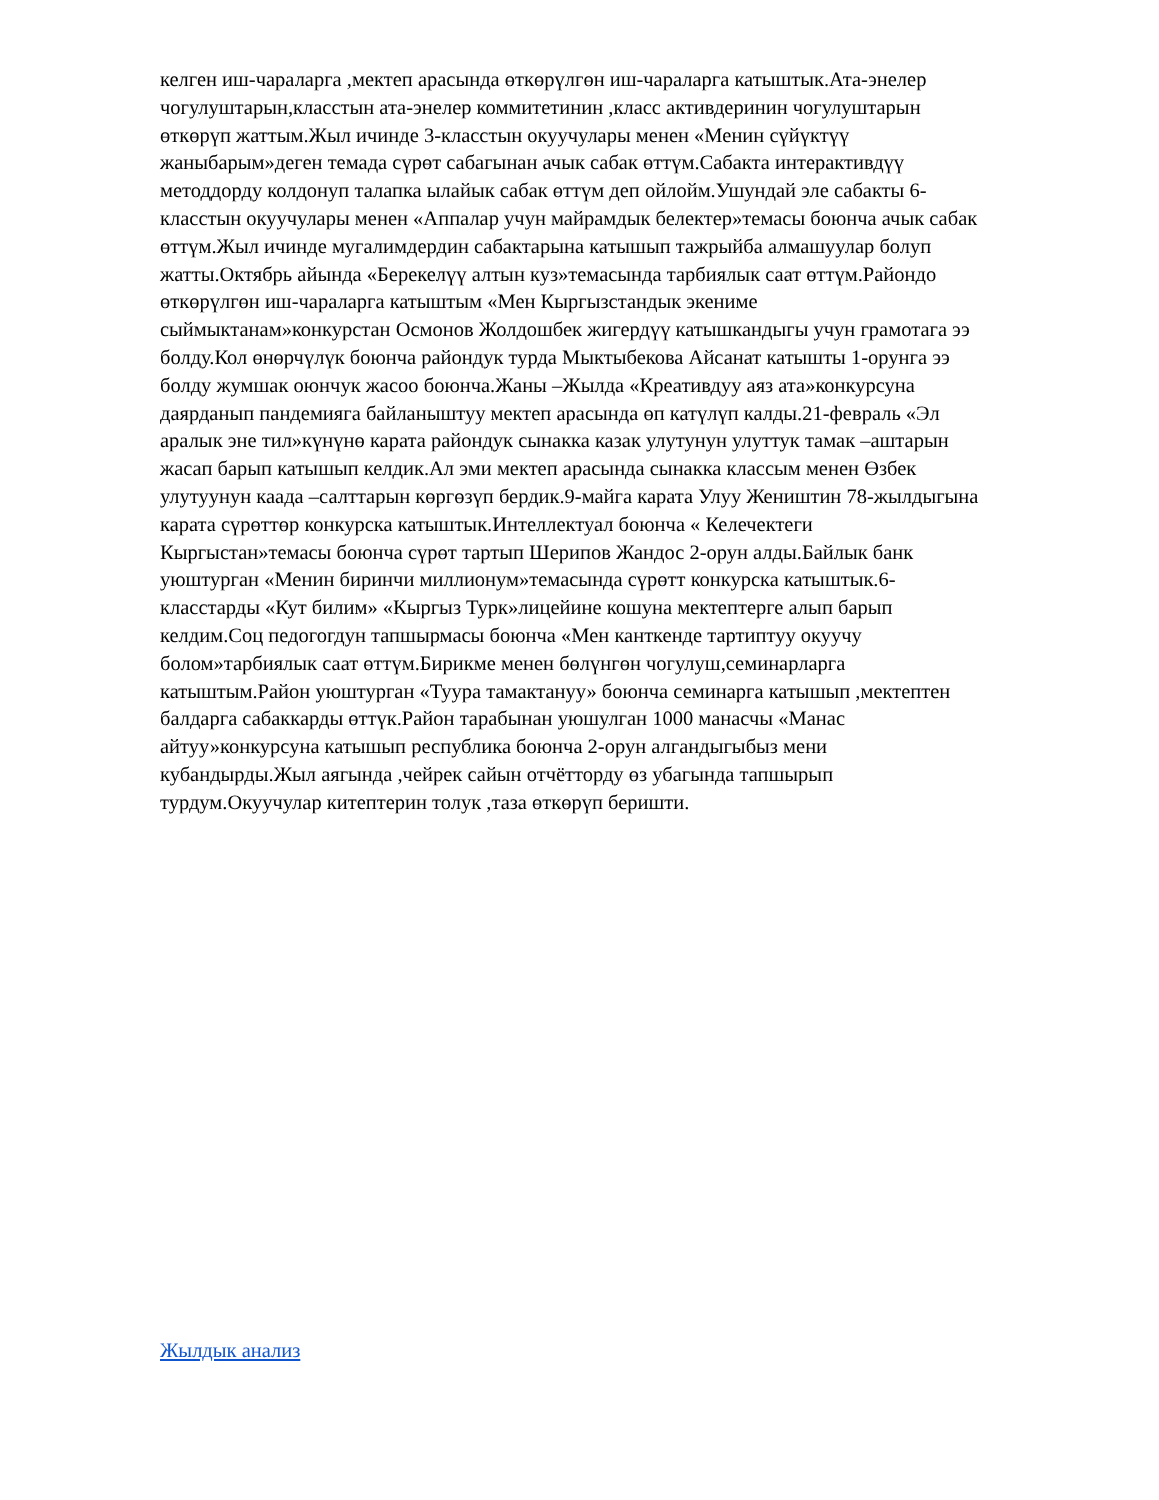келген иш-чараларга ,мектеп арасында өткөрүлгөн иш-чараларга катыштык.Ата-энелер
чогулуштарын,класстын ата-энелер коммитетинин ,класс активдеринин чогулуштарын
өткөрүп жаттым.Жыл ичинде 3-класстын окуучулары менен «Менин сүйүктүү
жаныбарым»деген темада сүрөт сабагынан ачык сабак өттүм.Сабакта интерактивдүү
методдорду колдонуп талапка ылайык сабак өттүм деп ойлойм.Ушундай эле сабакты 6-
класстын окуучулары менен «Аппалар учун майрамдык белектер»темасы боюнча ачык сабак
өттүм.Жыл ичинде мугалимдердин сабактарына катышып тажрыйба алмашуулар болуп
жатты.Октябрь айында «Берекелүү алтын куз»темасында тарбиялык саат өттүм.Райондо
өткөрүлгөн иш-чараларга катыштым «Мен Кыргызстандык экениме
сыймыктанам»конкурстан Осмонов Жолдошбек жигердүү катышкандыгы учун грамотага ээ
болду.Кол өнөрчүлүк боюнча райондук турда Мыктыбекова Айсанат катышты 1-орунга ээ
болду жумшак оюнчук жасоо боюнча.Жаны –Жылда «Креативдуу аяз ата»конкурсуна
даярданып пандемияга байланыштуу мектеп арасында өп катүлүп калды.21-февраль «Эл
аралык эне тил»күнүнө карата райондук сынакка казак улутунун улуттук тамак –аштарын
жасап барып катышып келдик.Ал эми мектеп арасында сынакка классым менен Өзбек
улутуунун каада –салттарын көргөзүп бердик.9-майга карата Улуу Жеништин 78-жылдыгына
карата сүрөттөр конкурска катыштык.Интеллектуал боюнча « Келечектеги
Кыргыстан»темасы боюнча сүрөт тартып Шерипов Жандос 2-орун алды.Байлык банк
уюштурган «Менин биринчи миллионум»темасында сүрөтт конкурска катыштык.6-
класстарды «Кут билим» «Кыргыз Турк»лицейине кошуна мектептерге алып барып
келдим.Соц педогогдун тапшырмасы боюнча «Мен канткенде тартиптуу окуучу
болом»тарбиялык саат өттүм.Бирикме менен бөлүнгөн чогулуш,семинарларга
катыштым.Район уюштурган «Туура тамактануу» боюнча семинарга катышып ,мектептен
балдарга сабаккарды өттүк.Район тарабынан уюшулган 1000 манасчы «Манас
айтуу»конкурсуна катышып республика боюнча 2-орун алгандыгыбыз мени
кубандырды.Жыл аягында ,чейрек сайын отчётторду өз убагында тапшырып
турдум.Окуучулар китептерин толук ,таза өткөрүп беришти.
Жылдык анализ